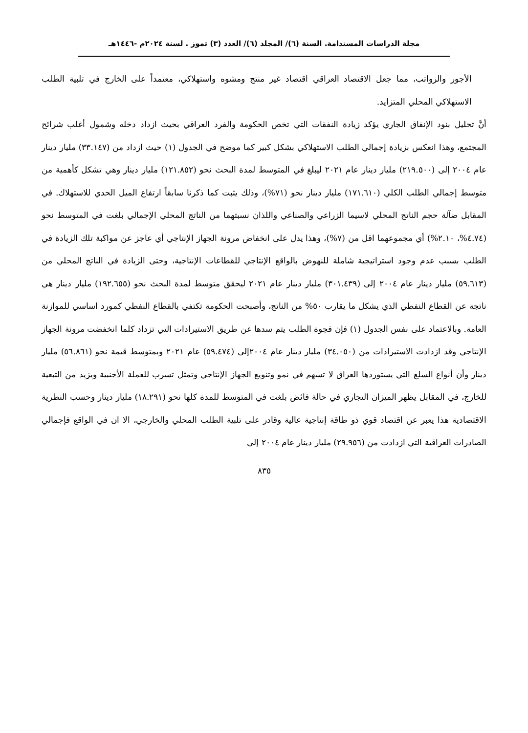مجلة الدراسات المستدامة. السنة (٦)/ المجلد (٦)/ العدد (٣) تموز . لسنة ٢٠٢٤م -١٤٤٦هـ
الأجور والرواتب، مما جعل الاقتصاد العراقي اقتصاد غير منتج ومشوه واستهلاكي، معتمداً على الخارج في تلبية الطلب الاستهلاكي المحلي المتزايد.
أنَّ تحليل بنود الإنفاق الجاري يؤكد زيادة النفقات التي تخص الحكومة والفرد العراقي بحيث ازداد دخله وشمول أغلب شرائح المجتمع، وهذا انعكس بزيادة إجمالي الطلب الاستهلاكي بشكل كبير كما موضح في الجدول (١) حيث ازداد من (٣٣.١٤٧) مليار دينار عام ٢٠٠٤ إلى (٢١٩.٥٠٠) مليار دينار عام ٢٠٢١ ليبلغ في المتوسط لمدة البحث نحو (١٢١.٨٥٢) مليار دينار وهي تشكل كأهمية من متوسط إجمالي الطلب الكلي (١٧١.٦١٠) مليار دينار نحو (٧١%)، وذلك يثبت كما ذكرنا سابقاً ارتفاع الميل الحدي للاستهلاك. في المقابل ضآلة حجم الناتج المحلي لاسيما الزراعي والصناعي واللذان نسبتهما من الناتج المحلي الإجمالي بلغت في المتوسط نحو (٤.٧٤%، ٢.١٠%) أي مجموعهما اقل من (٧%)، وهذا يدل على انخفاض مرونة الجهاز الإنتاجي أي عاجز عن مواكبة تلك الزيادة في الطلب بسبب عدم وجود استراتيجية شاملة للنهوض بالواقع الإنتاجي للقطاعات الإنتاجية، وحتى الزيادة في الناتج المحلي من (٥٩.٦١٣) مليار دينار عام ٢٠٠٤ إلى (٣٠١.٤٣٩) مليار دينار عام ٢٠٢١ ليحقق متوسط لمدة البحث نحو (١٩٢.٦٥٥) مليار دينار هي ناتجة عن القطاع النفطي الذي يشكل ما يقارب ٥٠% من الناتج، وأصبحت الحكومة تكتفي بالقطاع النفطي كمورد اساسي للموازنة العامة. وبالاعتماد على نفس الجدول (١) فإن فجوة الطلب يتم سدها عن طريق الاستيرادات التي تزداد كلما انخفضت مرونة الجهاز الإنتاجي وقد ازدادت الاستيرادات من (٣٤.٠٥٠) مليار دينار عام ٢٠٠٤إلى (٥٩.٤٧٤) عام ٢٠٢١ وبمتوسط قيمة نحو (٥٦.٨٦١) مليار دينار وأن أنواع السلع التي يستوردها العراق لا تسهم في نمو وتنويع الجهاز الإنتاجي وتمثل تسرب للعملة الأجنبية ويزيد من التبعية للخارج، في المقابل يظهر الميزان التجاري في حالة فائض بلغت في المتوسط للمدة كلها نحو (١٨.٢٩١) مليار دينار وحسب النظرية الاقتصادية هذا يعبر عن اقتصاد قوي ذو طاقة إنتاجية عالية وقادر على تلبية الطلب المحلي والخارجي، الا ان في الواقع فإجمالي الصادرات العراقية التي ازدادت من (٢٩.٩٥٦) مليار دينار عام ٢٠٠٤ إلى
٨٣٥